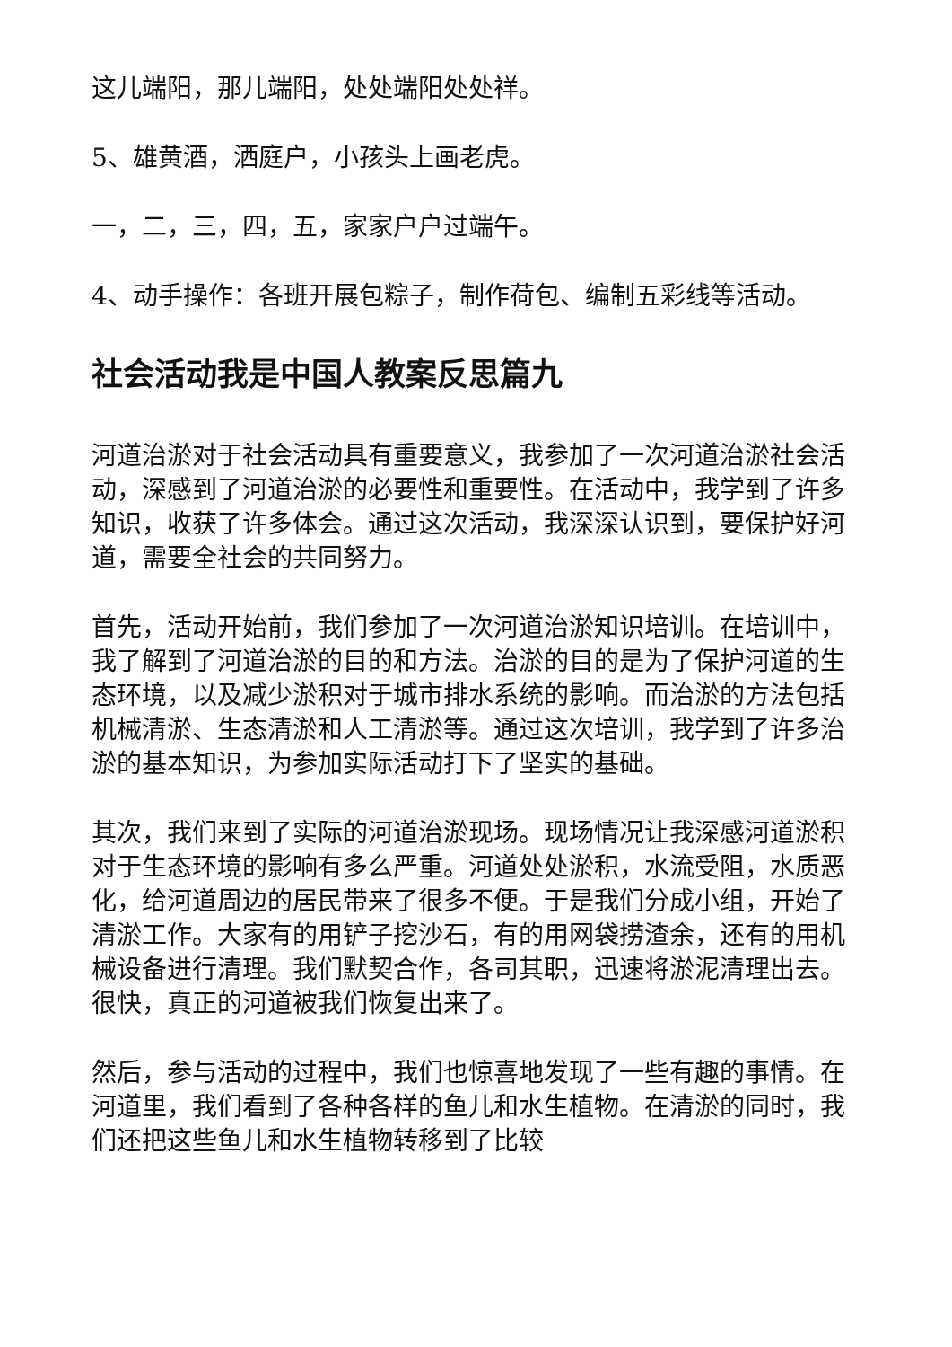这儿端阳，那儿端阳，处处端阳处处祥。
5、雄黄酒，洒庭户，小孩头上画老虎。
一，二，三，四，五，家家户户过端午。
4、动手操作：各班开展包粽子，制作荷包、编制五彩线等活动。
社会活动我是中国人教案反思篇九
河道治淤对于社会活动具有重要意义，我参加了一次河道治淤社会活动，深感到了河道治淤的必要性和重要性。在活动中，我学到了许多知识，收获了许多体会。通过这次活动，我深深认识到，要保护好河道，需要全社会的共同努力。
首先，活动开始前，我们参加了一次河道治淤知识培训。在培训中，我了解到了河道治淤的目的和方法。治淤的目的是为了保护河道的生态环境，以及减少淤积对于城市排水系统的影响。而治淤的方法包括机械清淤、生态清淤和人工清淤等。通过这次培训，我学到了许多治淤的基本知识，为参加实际活动打下了坚实的基础。
其次，我们来到了实际的河道治淤现场。现场情况让我深感河道淤积对于生态环境的影响有多么严重。河道处处淤积，水流受阻，水质恶化，给河道周边的居民带来了很多不便。于是我们分成小组，开始了清淤工作。大家有的用铲子挖沙石，有的用网袋捞渣余，还有的用机械设备进行清理。我们默契合作，各司其职，迅速将淤泥清理出去。很快，真正的河道被我们恢复出来了。
然后，参与活动的过程中，我们也惊喜地发现了一些有趣的事情。在河道里，我们看到了各种各样的鱼儿和水生植物。在清淤的同时，我们还把这些鱼儿和水生植物转移到了比较